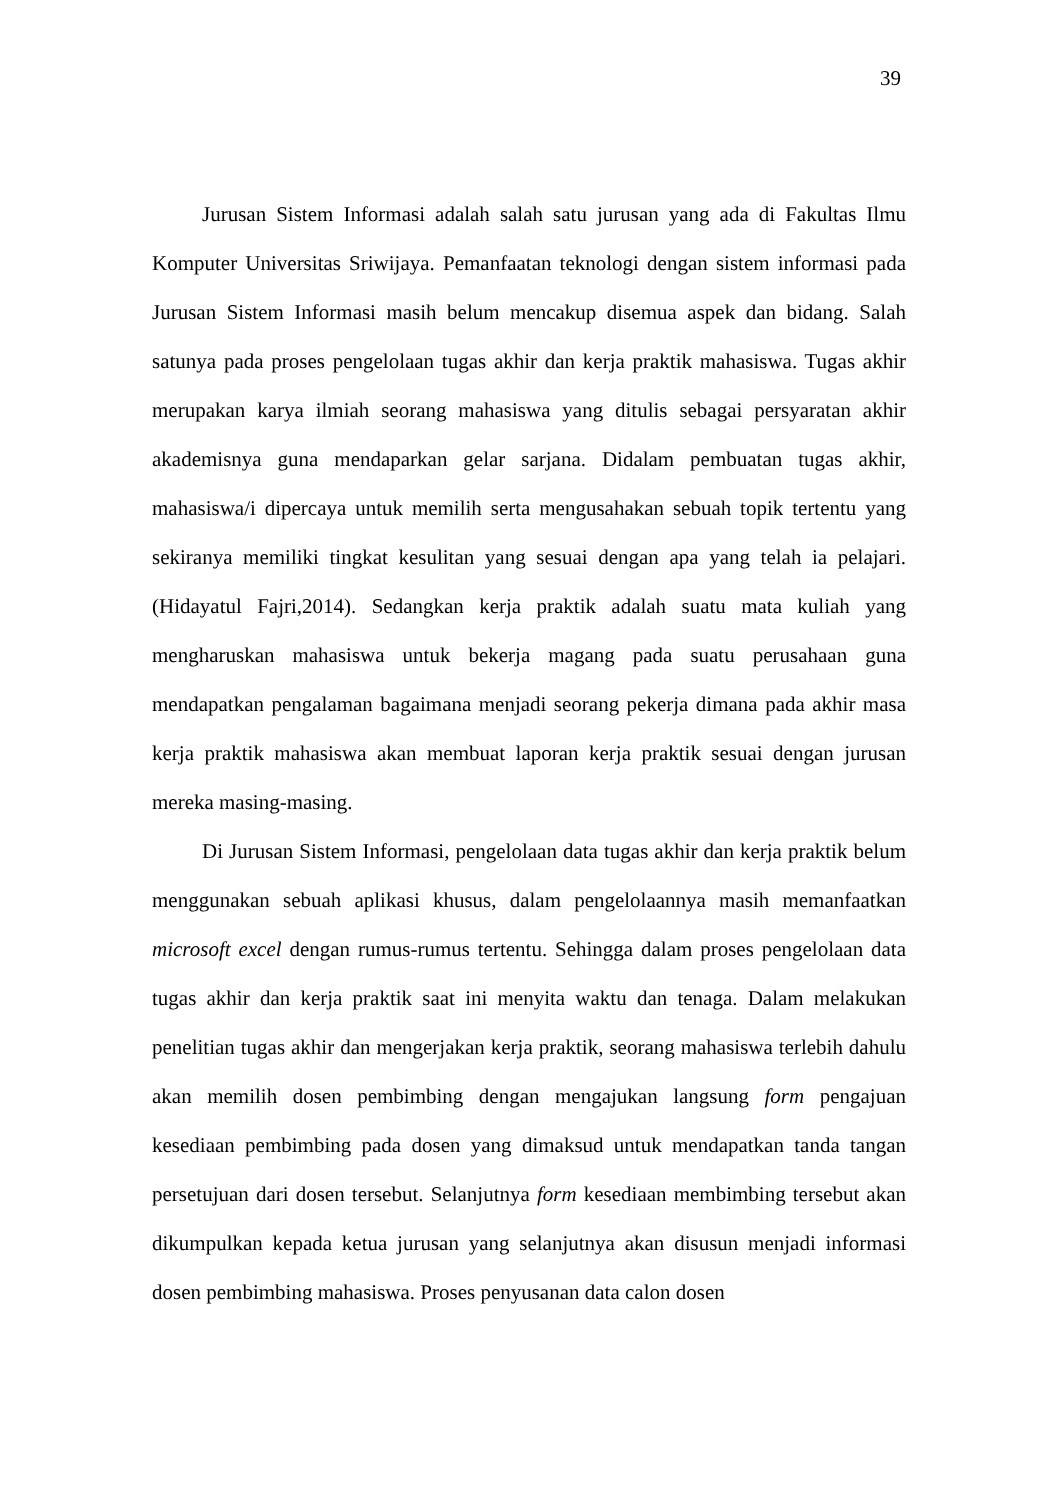39
Jurusan Sistem Informasi adalah salah satu jurusan yang ada di Fakultas Ilmu Komputer Universitas Sriwijaya. Pemanfaatan teknologi dengan sistem informasi pada Jurusan Sistem Informasi masih belum mencakup disemua aspek dan bidang. Salah satunya pada proses pengelolaan tugas akhir dan kerja praktik mahasiswa. Tugas akhir merupakan karya ilmiah seorang mahasiswa yang ditulis sebagai persyaratan akhir akademisnya guna mendaparkan gelar sarjana. Didalam pembuatan tugas akhir, mahasiswa/i dipercaya untuk memilih serta mengusahakan sebuah topik tertentu yang sekiranya memiliki tingkat kesulitan yang sesuai dengan apa yang telah ia pelajari. (Hidayatul Fajri,2014). Sedangkan kerja praktik adalah suatu mata kuliah yang mengharuskan mahasiswa untuk bekerja magang pada suatu perusahaan guna mendapatkan pengalaman bagaimana menjadi seorang pekerja dimana pada akhir masa kerja praktik mahasiswa akan membuat laporan kerja praktik sesuai dengan jurusan mereka masing-masing.
Di Jurusan Sistem Informasi, pengelolaan data tugas akhir dan kerja praktik belum menggunakan sebuah aplikasi khusus, dalam pengelolaannya masih memanfaatkan microsoft excel dengan rumus-rumus tertentu. Sehingga dalam proses pengelolaan data tugas akhir dan kerja praktik saat ini menyita waktu dan tenaga. Dalam melakukan penelitian tugas akhir dan mengerjakan kerja praktik, seorang mahasiswa terlebih dahulu akan memilih dosen pembimbing dengan mengajukan langsung form pengajuan kesediaan pembimbing pada dosen yang dimaksud untuk mendapatkan tanda tangan persetujuan dari dosen tersebut. Selanjutnya form kesediaan membimbing tersebut akan dikumpulkan kepada ketua jurusan yang selanjutnya akan disusun menjadi informasi dosen pembimbing mahasiswa. Proses penyusanan data calon dosen